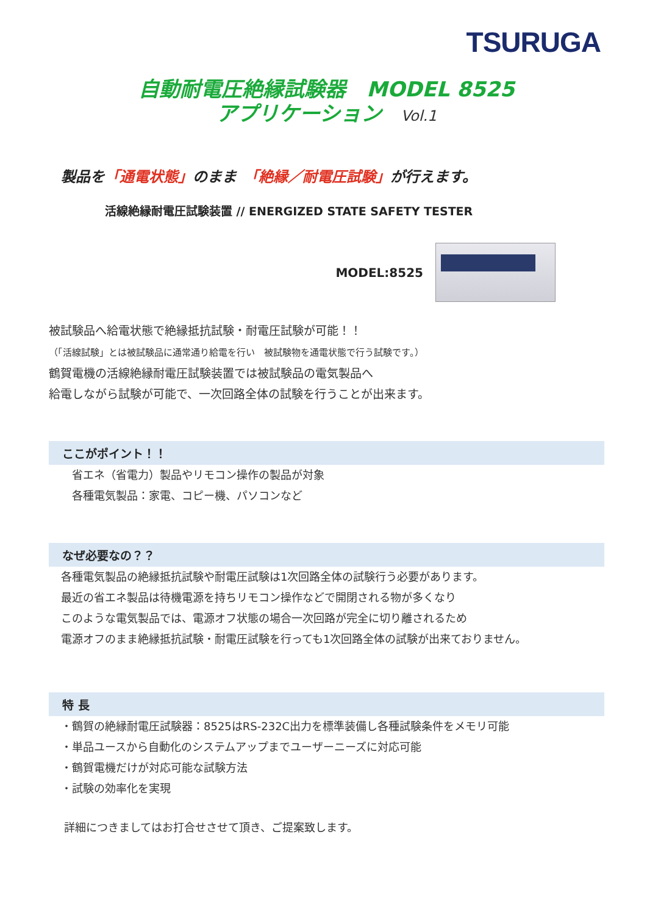TSURUGA
自動耐電圧絶縁試験器　MODEL 8525
アプリケーション Vol.1
製品を「通電状態」のまま　「絶縁／耐電圧試験」が行えます。
活線絶縁耐電圧試験装置 // ENERGIZED STATE SAFETY TESTER
MODEL:8525
被試験品へ給電状態で絶縁抵抗試験・耐電圧試験が可能！！
（「活線試験」とは被試験品に通常通り給電を行い　被試験物を通電状態で行う試験です。）
鶴賀電機の活線絶縁耐電圧試験装置では被試験品の電気製品へ
給電しながら試験が可能で、一次回路全体の試験を行うことが出来ます。
ここがポイント！！
省エネ（省電力）製品やリモコン操作の製品が対象
各種電気製品：家電、コピー機、パソコンなど
なぜ必要なの？？
各種電気製品の絶縁抵抗試験や耐電圧試験は1次回路全体の試験行う必要があります。
最近の省エネ製品は待機電源を持ちリモコン操作などで開閉される物が多くなり
このような電気製品では、電源オフ状態の場合一次回路が完全に切り離されるため
電源オフのまま絶縁抵抗試験・耐電圧試験を行っても1次回路全体の試験が出来ておりません。
特 長
・鶴賀の絶縁耐電圧試験器：8525はRS-232C出力を標準装備し各種試験条件をメモリ可能
・単品ユースから自動化のシステムアップまでユーザーニーズに対応可能
・鶴賀電機だけが対応可能な試験方法
・試験の効率化を実現
詳細につきましてはお打合せさせて頂き、ご提案致します。